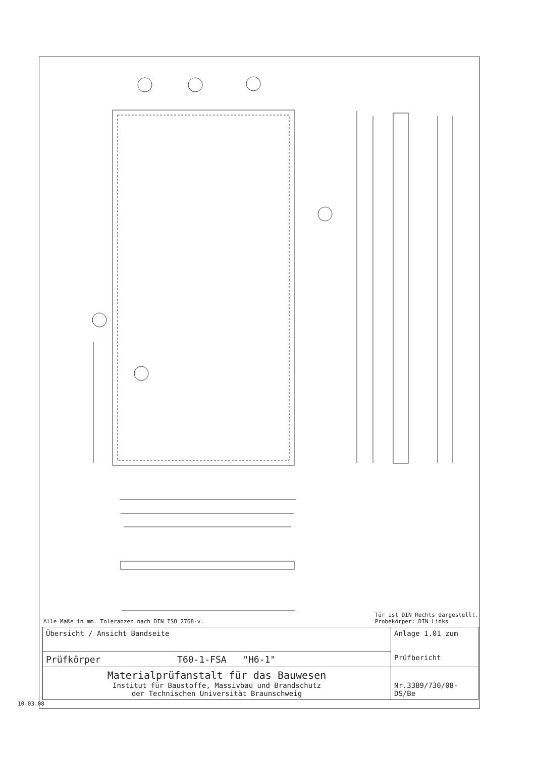Alle Maße in mm. Toleranzen nach DIN ISO 2768-v. Tür ist DIN Rechts dargestellt.
Probekörper: DIN Links
| Übersicht / Ansicht Bandseite | Anlage 1.01 zum Prüfbericht |
| Prüfkörper T60-1-FSA "H6-1" | |
| Materialprüfanstalt für das Bauwesen Institut für Baustoffe, Massivbau und Brandschutz der Technischen Universität Braunschweig | Nr.3389/730/08-DS/Be |
10.03.08